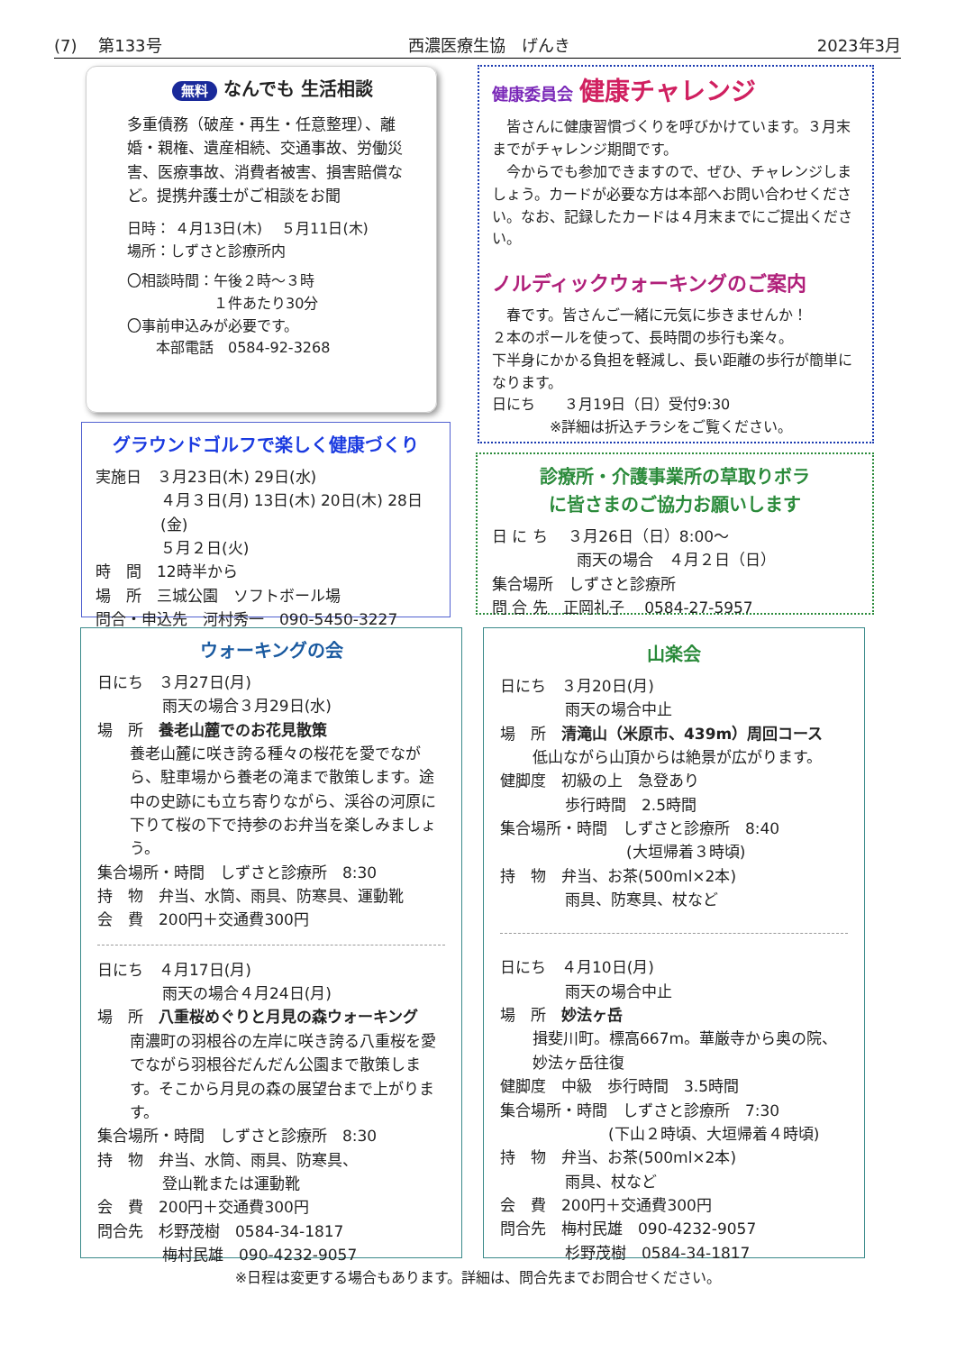(7)　 第133号 西濃医療生協　げんき 2023年3月
無料 なんでも 生活相談
多重債務（破産・再生・任意整理）、離婚・親権、遺産相続、交通事故、労働災害、医療事故、消費者被害、損害賠償など。提携弁護士がご相談をお聞
日時： ４月13日(木)　 ５月11日(木)
場所：しずさと診療所内
〇相談時間：午後２時～３時
　　　　　　１件あたり30分
〇事前申込みが必要です。
　　本部電話　0584-92-3268
健康委員会 健康チャレンジ
　皆さんに健康習慣づくりを呼びかけています。３月末までがチャレンジ期間です。
　今からでも参加できますので、ぜひ、チャレンジしましょう。カードが必要な方は本部へお問い合わせください。なお、記録したカードは４月末までにご提出ください。
ノルディックウォーキングのご案内
　春です。皆さんご一緒に元気に歩きませんか！
２本のポールを使って、長時間の歩行も楽々。
下半身にかかる負担を軽減し、長い距離の歩行が簡単になります。
日にち　　３月19日（日）受付9:30
　　　　※詳細は折込チラシをご覧ください。
グラウンドゴルフで楽しく健康づくり
実施日　３月23日(木) 29日(水)
４月３日(月) 13日(木) 20日(木) 28日(金)
５月２日(火)
時　間　12時半から
場　所　三城公園　ソフトボール場
問合・申込先　河村秀一　090-5450-3227
診療所・介護事業所の草取りボラ
に皆さまのご協力お願いします
日 に ち　 ３月26日（日）8:00～
雨天の場合　４月２日（日）
集合場所　しずさと診療所
問 合 先　正岡礼子　 0584-27-5957
ウォーキングの会
日にち　３月27日(月)
雨天の場合３月29日(水)
場　所　養老山麓でのお花見散策
養老山麓に咲き誇る種々の桜花を愛でながら、駐車場から養老の滝まで散策します。途中の史跡にも立ち寄りながら、渓谷の河原に下りて桜の下で持参のお弁当を楽しみましょう。
集合場所・時間　しずさと診療所　8:30
持　物　弁当、水筒、雨具、防寒具、運動靴
会　費　200円＋交通費300円
日にち　４月17日(月)
雨天の場合４月24日(月)
場　所　八重桜めぐりと月見の森ウォーキング
南濃町の羽根谷の左岸に咲き誇る八重桜を愛でながら羽根谷だんだん公園まで散策します。そこから月見の森の展望台まで上がります。
集合場所・時間　しずさと診療所　8:30
持　物　弁当、水筒、雨具、防寒具、
登山靴または運動靴
会　費　200円＋交通費300円
問合先　杉野茂樹　0584-34-1817
梅村民雄　090-4232-9057
山楽会
日にち　３月20日(月)
雨天の場合中止
場　所　清滝山（米原市、439m）周回コース
低山ながら山頂からは絶景が広がります。
健脚度　初級の上　急登あり
歩行時間　2.5時間
集合場所・時間　しずさと診療所　8:40
(大垣帰着３時頃)
持　物　弁当、お茶(500ml×2本)
雨具、防寒具、杖など
日にち　４月10日(月)
雨天の場合中止
場　所　妙法ヶ岳
揖斐川町。標高667m。華厳寺から奥の院、妙法ヶ岳往復
健脚度　中級　歩行時間　3.5時間
集合場所・時間　しずさと診療所　7:30
(下山２時頃、大垣帰着４時頃)
持　物　弁当、お茶(500ml×2本)
雨具、杖など
会　費　200円＋交通費300円
問合先　梅村民雄　090-4232-9057
杉野茂樹　0584-34-1817
※日程は変更する場合もあります。詳細は、問合先までお問合せください。